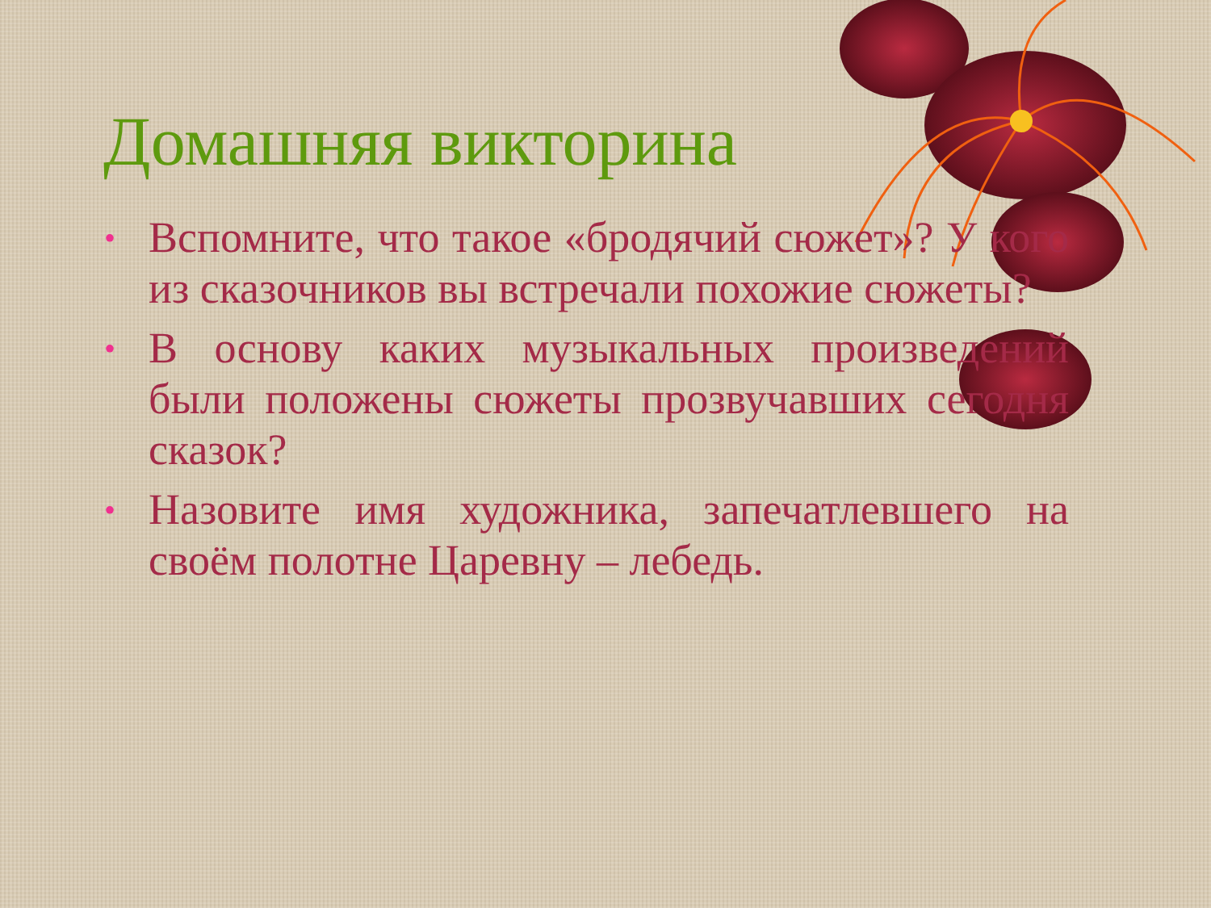Домашняя викторина
• Вспомните, что такое «бродячий сюжет»? У кого из сказочников вы встречали похожие сюжеты?
• В основу каких музыкальных произведений были положены сюжеты прозвучавших сегодня сказок?
• Назовите имя художника, запечатлевшего на своём полотне Царевну – лебедь.